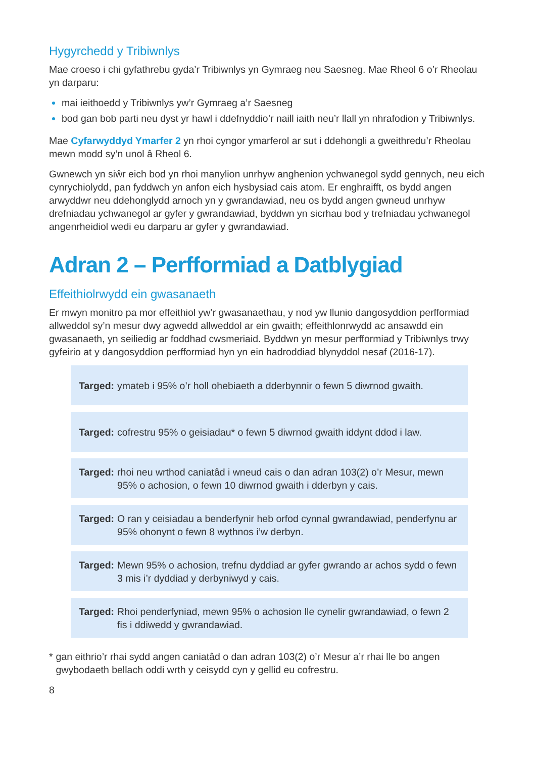Hygyrchedd y Tribiwnlys
Mae croeso i chi gyfathrebu gyda’r Tribiwnlys yn Gymraeg neu Saesneg. Mae Rheol 6 o’r Rheolau yn darparu:
mai ieithoedd y Tribiwnlys yw’r Gymraeg a’r Saesneg
bod gan bob parti neu dyst yr hawl i ddefnyddio’r naill iaith neu’r llall yn nhrafodion y Tribiwnlys.
Mae Cyfarwyddyd Ymarfer 2 yn rhoi cyngor ymarferol ar sut i ddehongli a gweithredu’r Rheolau mewn modd sy’n unol â Rheol 6.
Gwnewch yn siŵr eich bod yn rhoi manylion unrhyw anghenion ychwanegol sydd gennych, neu eich cynrychiolydd, pan fyddwch yn anfon eich hysbysiad cais atom. Er enghraifft, os bydd angen arwyddwr neu ddehonglydd arnoch yn y gwrandawiad, neu os bydd angen gwneud unrhyw drefniadau ychwanegol ar gyfer y gwrandawiad, byddwn yn sicrhau bod y trefniadau ychwanegol angenrheidiol wedi eu darparu ar gyfer y gwrandawiad.
Adran 2 – Perfformiad a Datblygiad
Effeithiolrwydd ein gwasanaeth
Er mwyn monitro pa mor effeithiol yw’r gwasanaethau, y nod yw llunio dangosyddion perfformiad allweddol sy’n mesur dwy agwedd allweddol ar ein gwaith; effeithlonrwydd ac ansawdd ein gwasanaeth, yn seiliedig ar foddhad cwsmeriaid. Byddwn yn mesur perfformiad y Tribiwnlys trwy gyfeirio at y dangosyddion perfformiad hyn yn ein hadroddiad blynyddol nesaf (2016-17).
Targed: ymateb i 95% o’r holl ohebiaeth a dderbynnir o fewn 5 diwrnod gwaith.
Targed: cofrestru 95% o geisiadau* o fewn 5 diwrnod gwaith iddynt ddod i law.
Targed: rhoi neu wrthod caniatâd i wneud cais o dan adran 103(2) o’r Mesur, mewn 95% o achosion, o fewn 10 diwrnod gwaith i dderbyn y cais.
Targed: O ran y ceisiadau a benderfynir heb orfod cynnal gwrandawiad, penderfynu ar 95% ohonynt o fewn 8 wythnos i’w derbyn.
Targed: Mewn 95% o achosion, trefnu dyddiad ar gyfer gwrando ar achos sydd o fewn 3 mis i’r dyddiad y derbyniwyd y cais.
Targed: Rhoi penderfyniad, mewn 95% o achosion lle cynelir gwrandawiad, o fewn 2 fis i ddiwedd y gwrandawiad.
* gan eithrio’r rhai sydd angen caniatâd o dan adran 103(2) o’r Mesur a’r rhai lle bo angen gwybodaeth bellach oddi wrth y ceisydd cyn y gellid eu cofrestru.
8